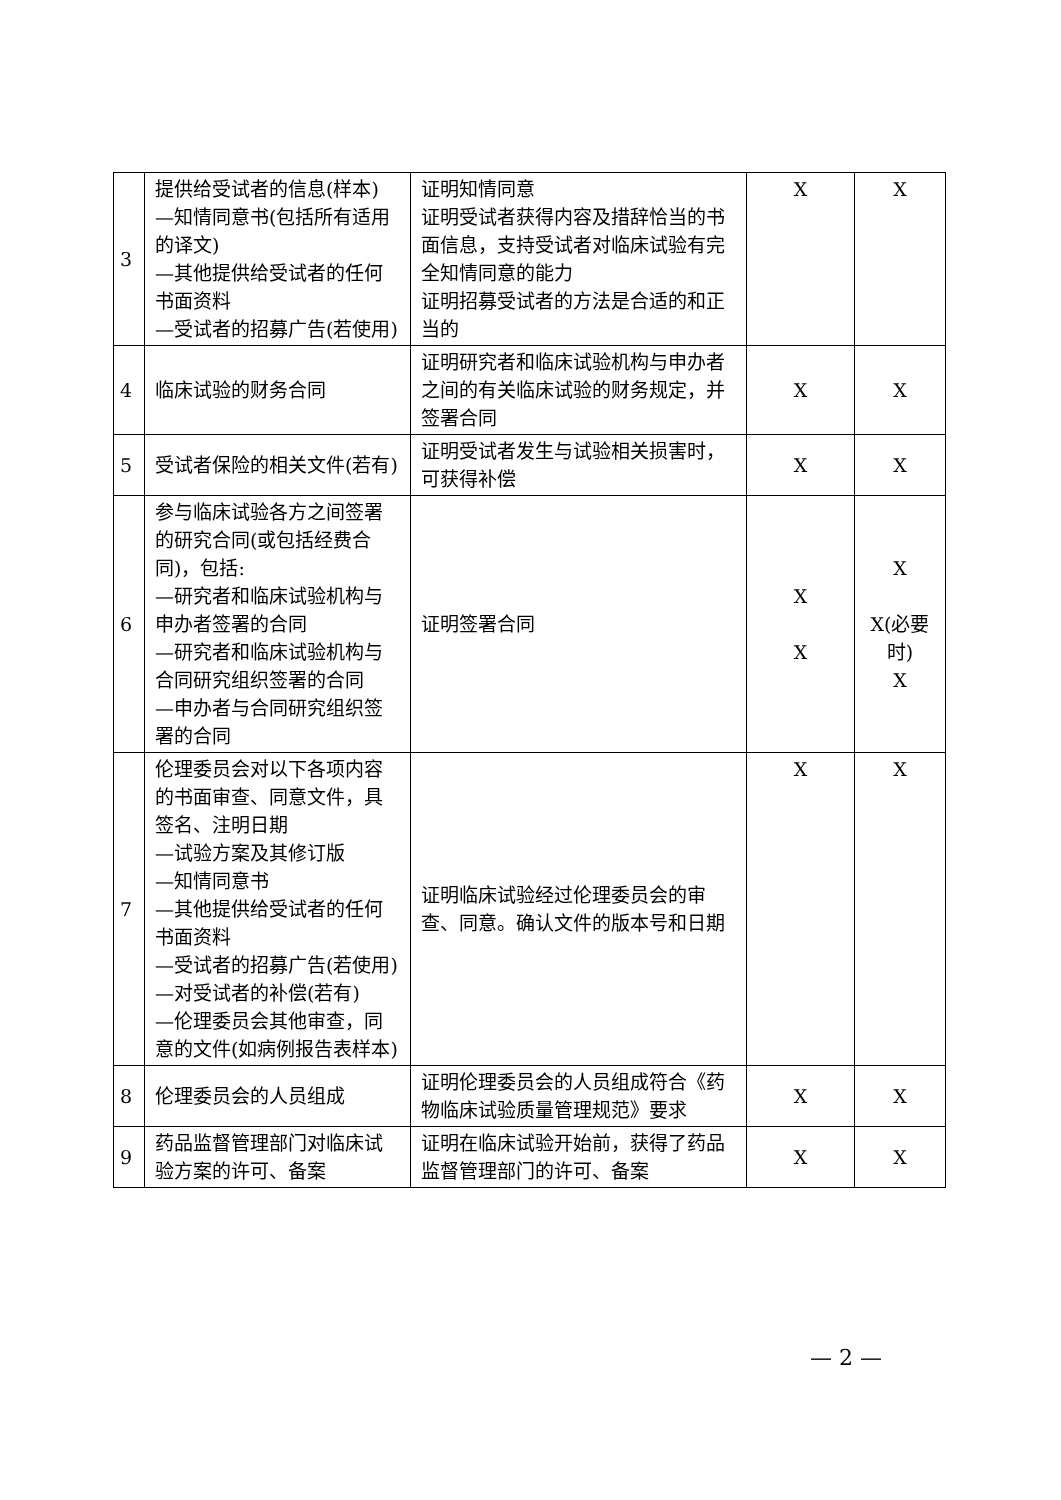| 3 | 提供给受试者的信息(样本) —知情同意书(包括所有适用的译文) —其他提供给受试者的任何书面资料 —受试者的招募广告(若使用) | 证明知情同意 证明受试者获得内容及措辞恰当的书面信息，支持受试者对临床试验有完全知情同意的能力 证明招募受试者的方法是合适的和正当的 | X | X |
| 4 | 临床试验的财务合同 | 证明研究者和临床试验机构与申办者之间的有关临床试验的财务规定，并签署合同 | X | X |
| 5 | 受试者保险的相关文件(若有) | 证明受试者发生与试验相关损害时，可获得补偿 | X | X |
| 6 | 参与临床试验各方之间签署的研究合同(或包括经费合同)，包括: —研究者和临床试验机构与申办者签署的合同 —研究者和临床试验机构与合同研究组织签署的合同 —申办者与合同研究组织签署的合同 | 证明签署合同 | X X | X X(必要时) X |
| 7 | 伦理委员会对以下各项内容的书面审查、同意文件，具签名、注明日期 —试验方案及其修订版 —知情同意书 —其他提供给受试者的任何书面资料 —受试者的招募广告(若使用) —对受试者的补偿(若有) —伦理委员会其他审查，同意的文件(如病例报告表样本) | 证明临床试验经过伦理委员会的审查、同意。确认文件的版本号和日期 | X | X |
| 8 | 伦理委员会的人员组成 | 证明伦理委员会的人员组成符合《药物临床试验质量管理规范》要求 | X | X |
| 9 | 药品监督管理部门对临床试验方案的许可、备案 | 证明在临床试验开始前，获得了药品监督管理部门的许可、备案 | X | X |
— 2 —